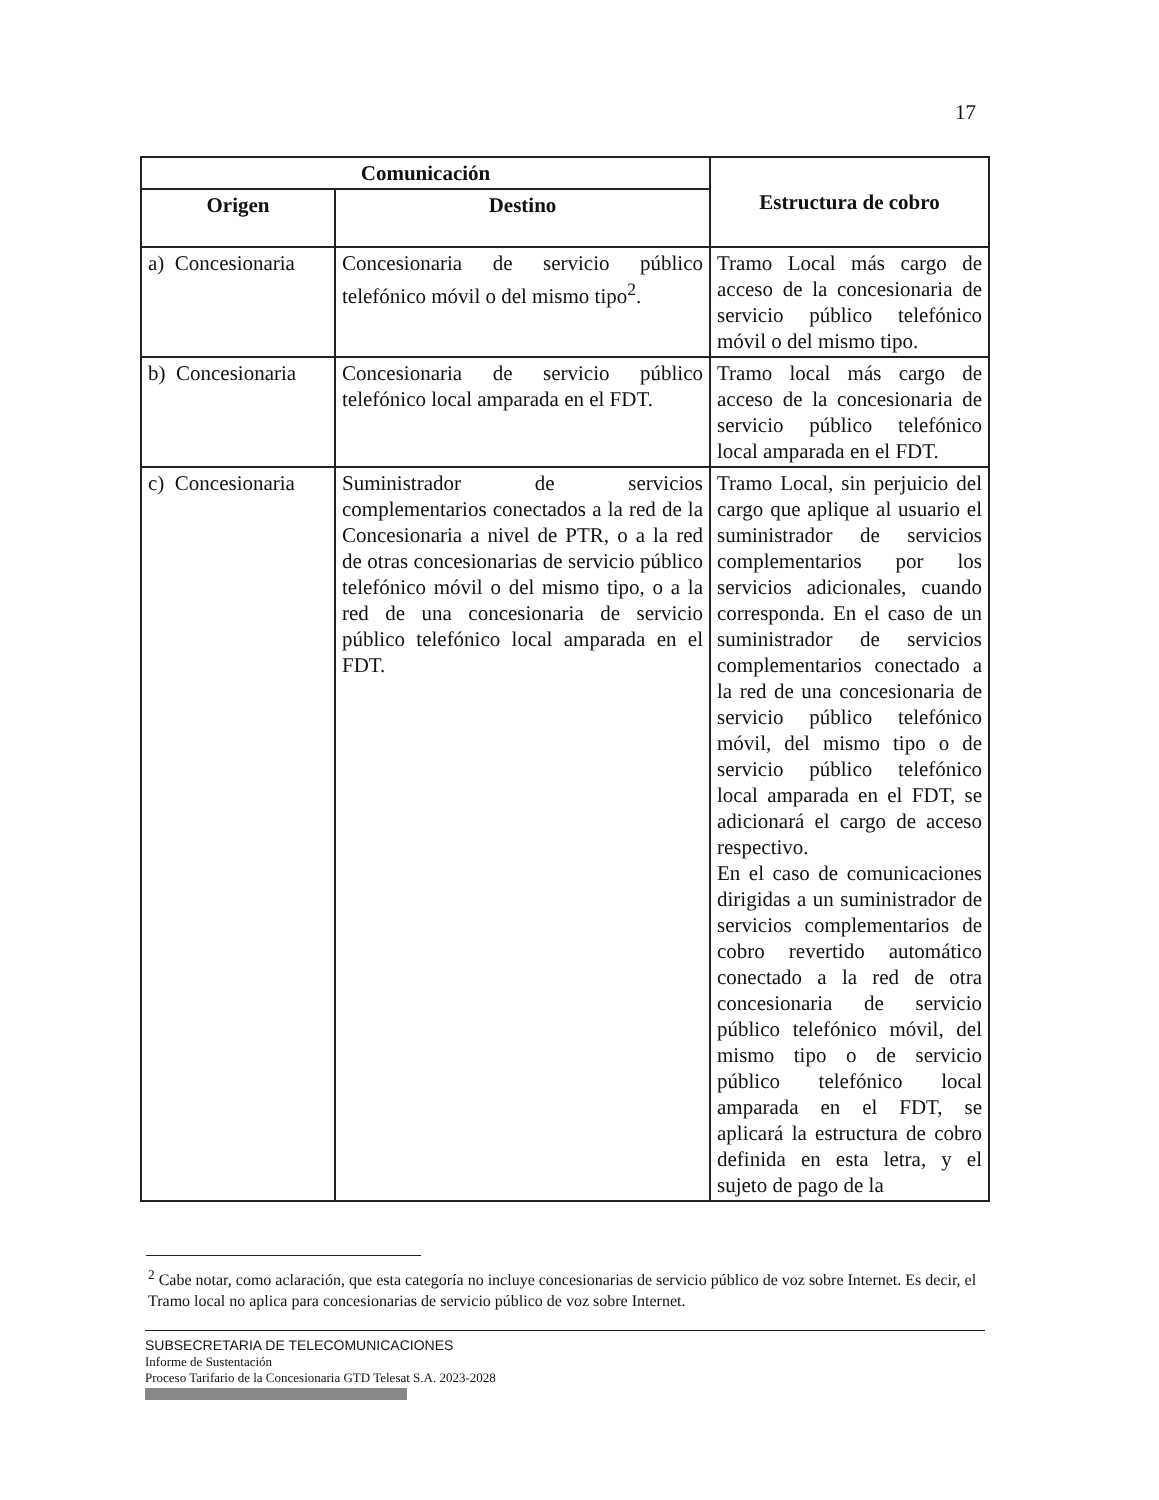17
| Comunicación | | Estructura de cobro |
| --- | --- | --- |
| Origen | Destino | |
| a) Concesionaria | Concesionaria de servicio público telefónico móvil o del mismo tipo<sup>2</sup>. | Tramo Local más cargo de acceso de la concesionaria de servicio público telefónico móvil o del mismo tipo. |
| b) Concesionaria | Concesionaria de servicio público telefónico local amparada en el FDT. | Tramo local más cargo de acceso de la concesionaria de servicio público telefónico local amparada en el FDT. |
| c) Concesionaria | Suministrador de servicios complementarios conectados a la red de la Concesionaria a nivel de PTR, o a la red de otras concesionarias de servicio público telefónico móvil o del mismo tipo, o a la red de una concesionaria de servicio público telefónico local amparada en el FDT. | Tramo Local, sin perjuicio del cargo que aplique al usuario el suministrador de servicios complementarios por los servicios adicionales, cuando corresponda. En el caso de un suministrador de servicios complementarios conectado a la red de una concesionaria de servicio público telefónico móvil, del mismo tipo o de servicio público telefónico local amparada en el FDT, se adicionará el cargo de acceso respectivo. En el caso de comunicaciones dirigidas a un suministrador de servicios complementarios de cobro revertido automático conectado a la red de otra concesionaria de servicio público telefónico móvil, del mismo tipo o de servicio público telefónico local amparada en el FDT, se aplicará la estructura de cobro definida en esta letra, y el sujeto de pago de la |
<sup>2</sup> Cabe notar, como aclaración, que esta categoría no incluye concesionarias de servicio público de voz sobre Internet. Es decir, el Tramo local no aplica para concesionarias de servicio público de voz sobre Internet.
SUBSECRETARIA DE TELECOMUNICACIONES
Informe de Sustentación
Proceso Tarifario de la Concesionaria GTD Telesat S.A. 2023-2028